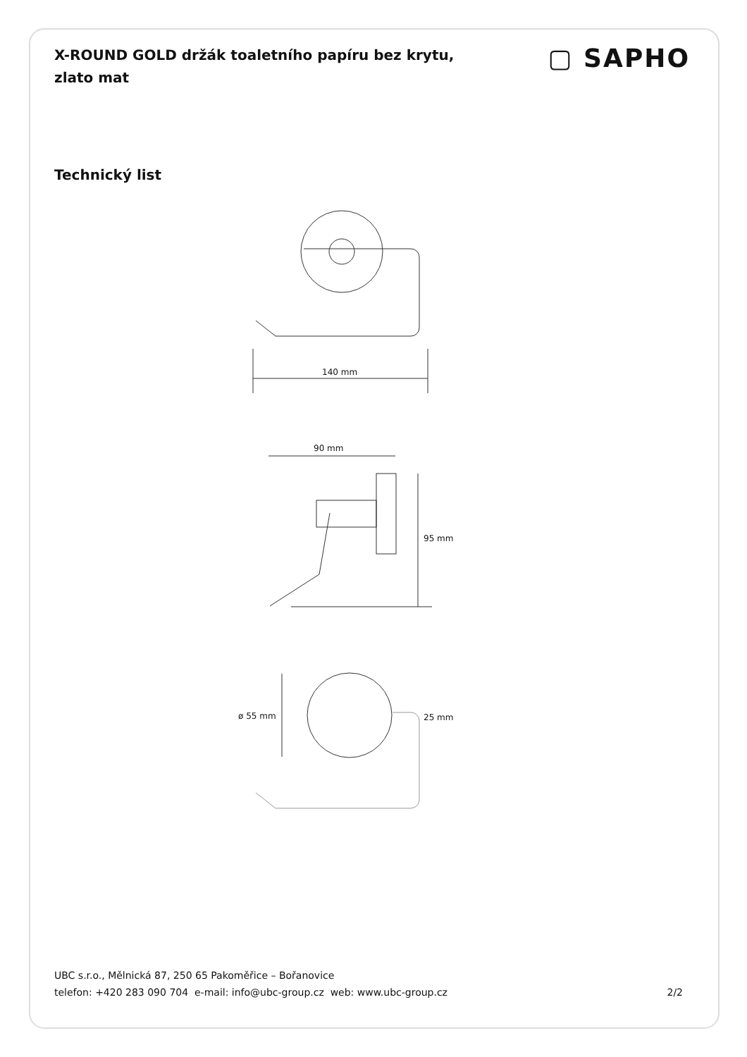X-ROUND GOLD držák toaletního papíru bez krytu, zlato mat
▢ SAPHO
Technický list
140 mm
90 mm
95 mm
ø 55 mm
25 mm
UBC s.r.o., Mělnická 87, 250 65 Pakoměřice – Bořanovice
telefon: +420 283 090 704 e-mail: info@ubc-group.cz web: www.ubc-group.cz 2/2